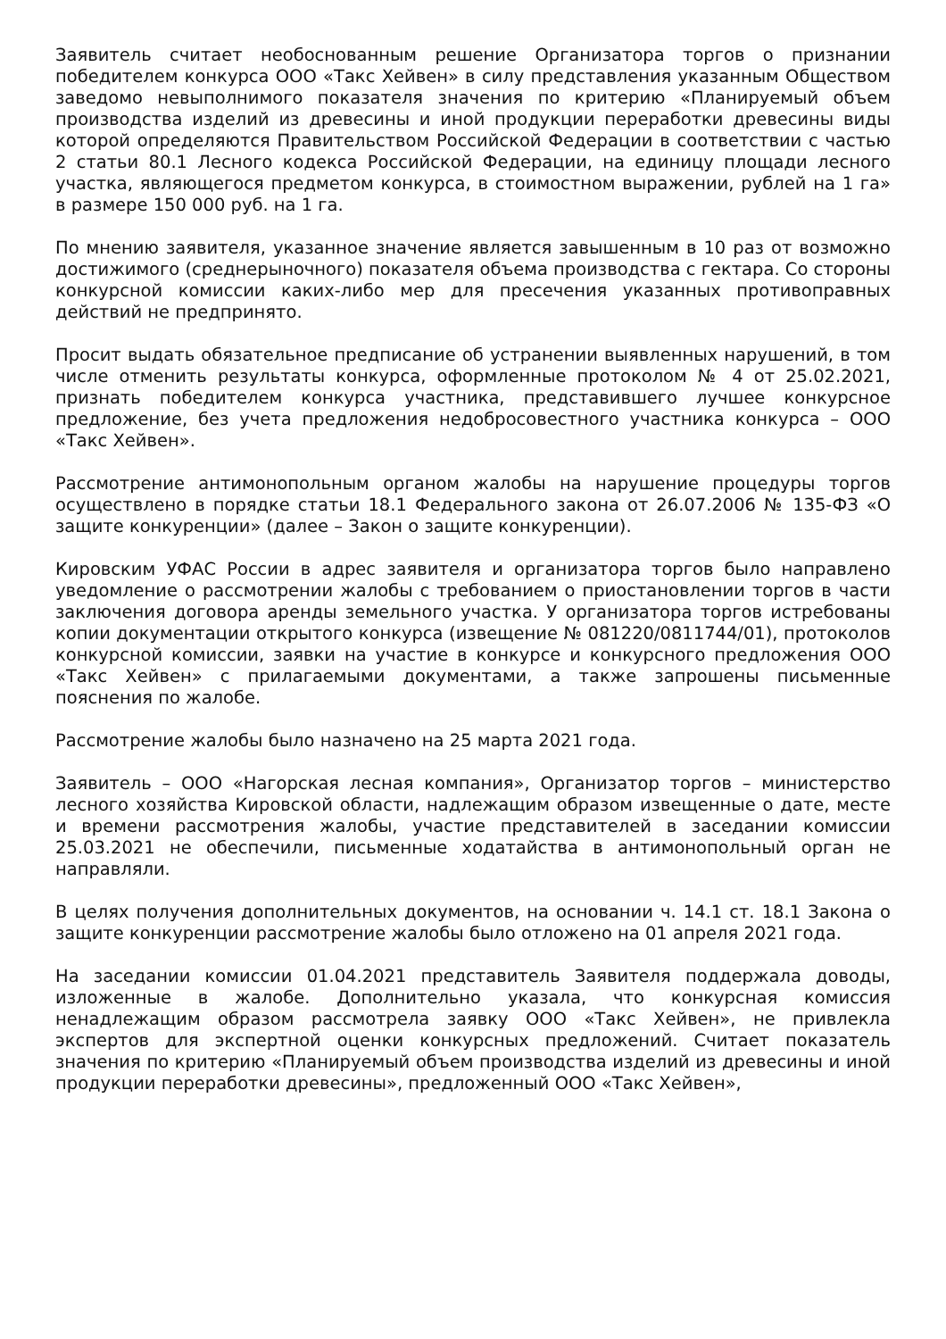Заявитель считает необоснованным решение Организатора торгов о признании победителем конкурса ООО «Такс Хейвен» в силу представления указанным Обществом заведомо невыполнимого показателя значения по критерию «Планируемый объем производства изделий из древесины и иной продукции переработки древесины виды которой определяются Правительством Российской Федерации в соответствии с частью 2 статьи 80.1 Лесного кодекса Российской Федерации, на единицу площади лесного участка, являющегося предметом конкурса, в стоимостном выражении, рублей на 1 га» в размере 150 000 руб. на 1 га.
По мнению заявителя, указанное значение является завышенным в 10 раз от возможно достижимого (среднерыночного) показателя объема производства с гектара. Со стороны конкурсной комиссии каких-либо мер для пресечения указанных противоправных действий не предпринято.
Просит выдать обязательное предписание об устранении выявленных нарушений, в том числе отменить результаты конкурса, оформленные протоколом № 4 от 25.02.2021, признать победителем конкурса участника, представившего лучшее конкурсное предложение, без учета предложения недобросовестного участника конкурса – ООО «Такс Хейвен».
Рассмотрение антимонопольным органом жалобы на нарушение процедуры торгов осуществлено в порядке статьи 18.1 Федерального закона от 26.07.2006 № 135-ФЗ «О защите конкуренции» (далее – Закон о защите конкуренции).
Кировским УФАС России в адрес заявителя и организатора торгов было направлено уведомление о рассмотрении жалобы с требованием о приостановлении торгов в части заключения договора аренды земельного участка. У организатора торгов истребованы копии документации открытого конкурса (извещение № 081220/0811744/01), протоколов конкурсной комиссии, заявки на участие в конкурсе и конкурсного предложения ООО «Такс Хейвен» с прилагаемыми документами, а также запрошены письменные пояснения по жалобе.
Рассмотрение жалобы было назначено на 25 марта 2021 года.
Заявитель – ООО «Нагорская лесная компания», Организатор торгов – министерство лесного хозяйства Кировской области, надлежащим образом извещенные о дате, месте и времени рассмотрения жалобы, участие представителей в заседании комиссии 25.03.2021 не обеспечили, письменные ходатайства в антимонопольный орган не направляли.
В целях получения дополнительных документов, на основании ч. 14.1 ст. 18.1 Закона о защите конкуренции рассмотрение жалобы было отложено на 01 апреля 2021 года.
На заседании комиссии 01.04.2021 представитель Заявителя поддержала доводы, изложенные в жалобе. Дополнительно указала, что конкурсная комиссия ненадлежащим образом рассмотрела заявку ООО «Такс Хейвен», не привлекла экспертов для экспертной оценки конкурсных предложений. Считает показатель значения по критерию «Планируемый объем производства изделий из древесины и иной продукции переработки древесины», предложенный ООО «Такс Хейвен»,